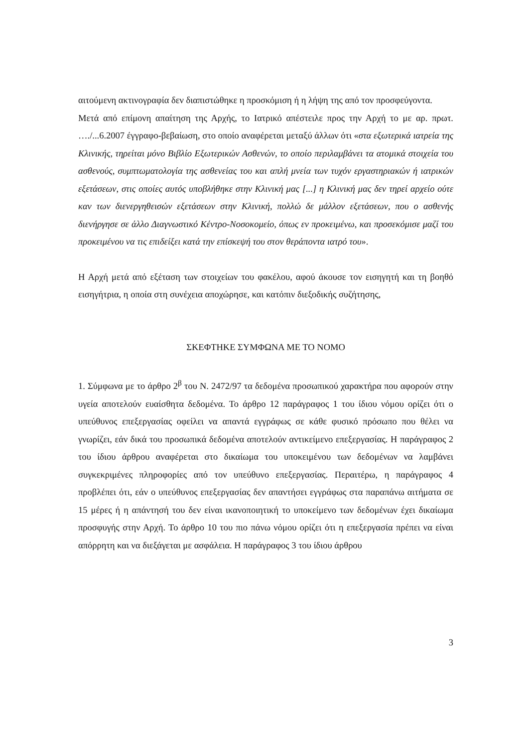αιτούμενη ακτινογραφία δεν διαπιστώθηκε η προσκόμιση ή η λήψη της από τον προσφεύγοντα.
Μετά από επίμονη απαίτηση της Αρχής, το Ιατρικό απέστειλε προς την Αρχή το με αρ. πρωτ. …./...6.2007 έγγραφο-βεβαίωση, στο οποίο αναφέρεται μεταξύ άλλων ότι «στα εξωτερικά ιατρεία της Κλινικής, τηρείται μόνο Βιβλίο Εξωτερικών Ασθενών, το οποίο περιλαμβάνει τα ατομικά στοιχεία του ασθενούς, συμπτωματολογία της ασθενείας του και απλή μνεία των τυχόν εργαστηριακών ή ιατρικών εξετάσεων, στις οποίες αυτός υποβλήθηκε στην Κλινική μας [...] η Κλινική μας δεν τηρεί αρχείο ούτε καν των διενεργηθεισών εξετάσεων στην Κλινική, πολλώ δε μάλλον εξετάσεων, που ο ασθενής διενήργησε σε άλλο Διαγνωστικό Κέντρο-Νοσοκομείο, όπως εν προκειμένω, και προσεκόμισε μαζί του προκειμένου να τις επιδείξει κατά την επίσκεψή του στον θεράποντα ιατρό του».
Η Αρχή μετά από εξέταση των στοιχείων του φακέλου, αφού άκουσε τον εισηγητή και τη βοηθό εισηγήτρια, η οποία στη συνέχεια αποχώρησε, και κατόπιν διεξοδικής συζήτησης,
ΣΚΕΦΤΗΚΕ ΣΥΜΦΩΝΑ ΜΕ ΤΟ ΝΟΜΟ
1. Σύμφωνα με το άρθρο 2<sup>β</sup> του Ν. 2472/97 τα δεδομένα προσωπικού χαρακτήρα που αφορούν στην υγεία αποτελούν ευαίσθητα δεδομένα. Το άρθρο 12 παράγραφος 1 του ίδιου νόμου ορίζει ότι ο υπεύθυνος επεξεργασίας οφείλει να απαντά εγγράφως σε κάθε φυσικό πρόσωπο που θέλει να γνωρίζει, εάν δικά του προσωπικά δεδομένα αποτελούν αντικείμενο επεξεργασίας. Η παράγραφος 2 του ίδιου άρθρου αναφέρεται στο δικαίωμα του υποκειμένου των δεδομένων να λαμβάνει συγκεκριμένες πληροφορίες από τον υπεύθυνο επεξεργασίας. Περαιτέρω, η παράγραφος 4 προβλέπει ότι, εάν ο υπεύθυνος επεξεργασίας δεν απαντήσει εγγράφως στα παραπάνω αιτήματα σε 15 μέρες ή η απάντησή του δεν είναι ικανοποιητική το υποκείμενο των δεδομένων έχει δικαίωμα προσφυγής στην Αρχή. Το άρθρο 10 του πιο πάνω νόμου ορίζει ότι η επεξεργασία πρέπει να είναι απόρρητη και να διεξάγεται με ασφάλεια. Η παράγραφος 3 του ίδιου άρθρου
3